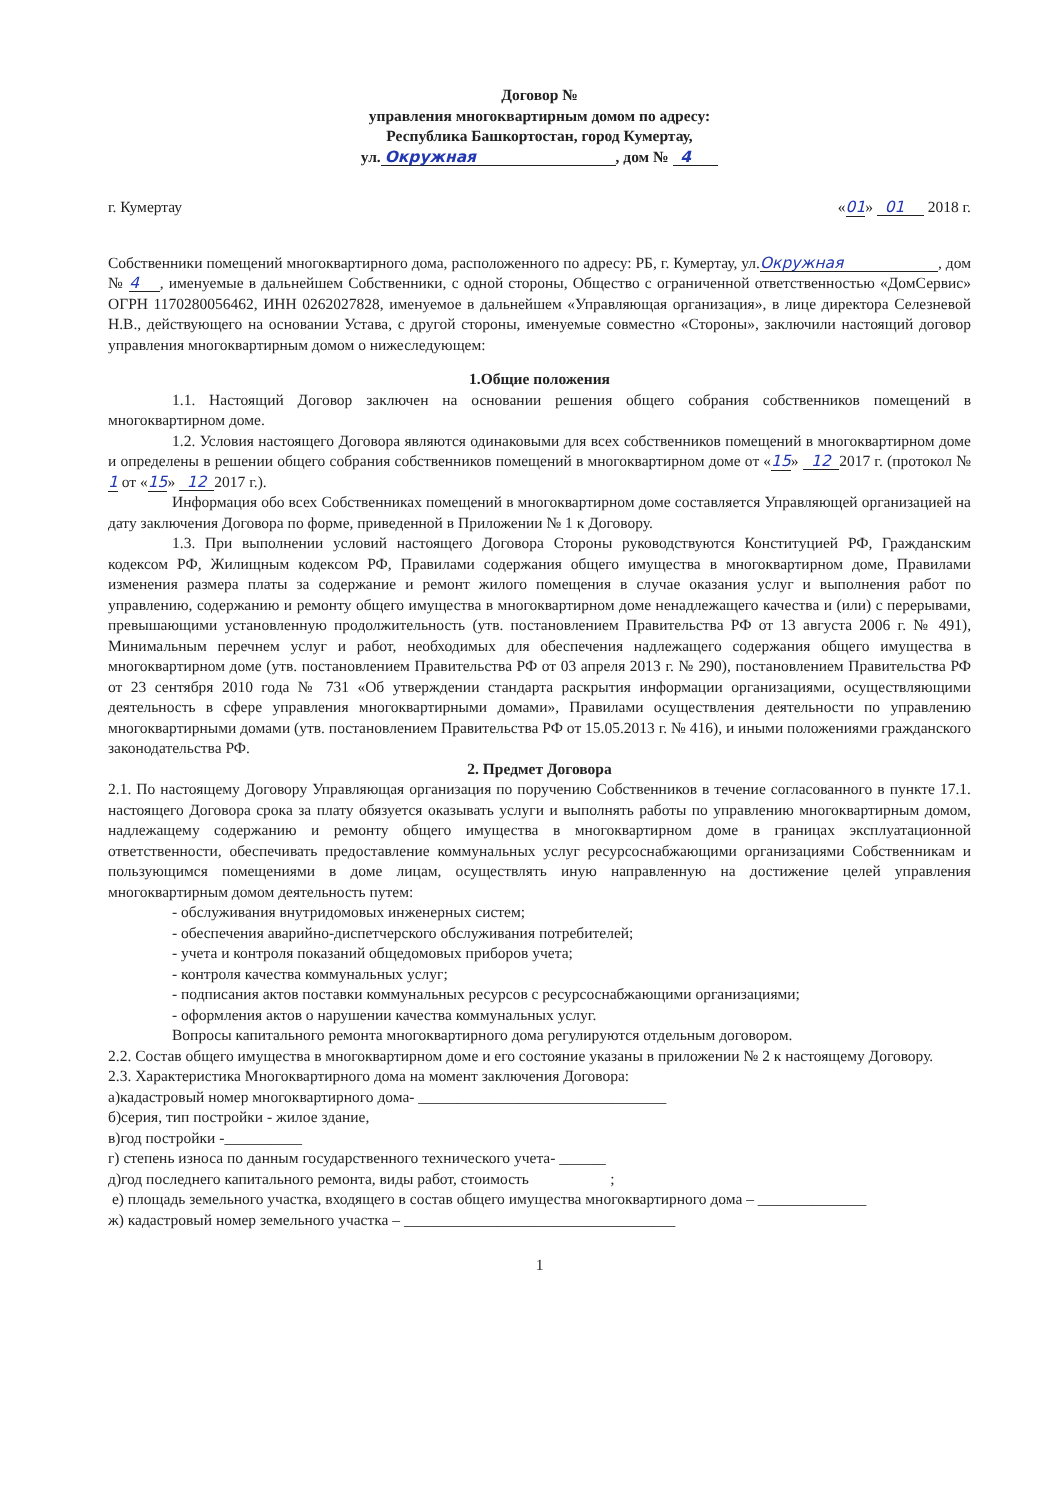Договор №
управления многоквартирным домом по адресу:
Республика Башкортостан, город Кумертау,
ул. Окружная , дом № 4
г. Кумертау «01» 01 2018 г.
Собственники помещений многоквартирного дома, расположенного по адресу: РБ, г. Кумертау, ул.Окружная , дом № 4 , именуемые в дальнейшем Собственники, с одной стороны, Общество с ограниченной ответственностью «ДомСервис» ОГРН 1170280056462, ИНН 0262027828, именуемое в дальнейшем «Управляющая организация», в лице директора Селезневой Н.В., действующего на основании Устава, с другой стороны, именуемые совместно «Стороны», заключили настоящий договор управления многоквартирным домом о нижеследующем:
1.Общие положения
1.1. Настоящий Договор заключен на основании решения общего собрания собственников помещений в многоквартирном доме.
1.2. Условия настоящего Договора являются одинаковыми для всех собственников помещений в многоквартирном доме и определены в решении общего собрания собственников помещений в многоквартирном доме от «15» 12 2017 г. (протокол № 1 от «15» 12 2017 г.).
Информация обо всех Собственниках помещений в многоквартирном доме составляется Управляющей организацией на дату заключения Договора по форме, приведенной в Приложении № 1 к Договору.
1.3. При выполнении условий настоящего Договора Стороны руководствуются Конституцией РФ, Гражданским кодексом РФ, Жилищным кодексом РФ, Правилами содержания общего имущества в многоквартирном доме, Правилами изменения размера платы за содержание и ремонт жилого помещения в случае оказания услуг и выполнения работ по управлению, содержанию и ремонту общего имущества в многоквартирном доме ненадлежащего качества и (или) с перерывами, превышающими установленную продолжительность (утв. постановлением Правительства РФ от 13 августа 2006 г. № 491), Минимальным перечнем услуг и работ, необходимых для обеспечения надлежащего содержания общего имущества в многоквартирном доме (утв. постановлением Правительства РФ от 03 апреля 2013 г. № 290), постановлением Правительства РФ от 23 сентября 2010 года № 731 «Об утверждении стандарта раскрытия информации организациями, осуществляющими деятельность в сфере управления многоквартирными домами», Правилами осуществления деятельности по управлению многоквартирными домами (утв. постановлением Правительства РФ от 15.05.2013 г. № 416), и иными положениями гражданского законодательства РФ.
2. Предмет Договора
2.1. По настоящему Договору Управляющая организация по поручению Собственников в течение согласованного в пункте 17.1. настоящего Договора срока за плату обязуется оказывать услуги и выполнять работы по управлению многоквартирным домом, надлежащему содержанию и ремонту общего имущества в многоквартирном доме в границах эксплуатационной ответственности, обеспечивать предоставление коммунальных услуг ресурсоснабжающими организациями Собственникам и пользующимся помещениями в доме лицам, осуществлять иную направленную на достижение целей управления многоквартирным домом деятельность путем:
- обслуживания внутридомовых инженерных систем;
- обеспечения аварийно-диспетчерского обслуживания потребителей;
- учета и контроля показаний общедомовых приборов учета;
- контроля качества коммунальных услуг;
- подписания актов поставки коммунальных ресурсов с ресурсоснабжающими организациями;
- оформления актов о нарушении качества коммунальных услуг.
Вопросы капитального ремонта многоквартирного дома регулируются отдельным договором.
2.2. Состав общего имущества в многоквартирном доме и его состояние указаны в приложении № 2 к настоящему Договору.
2.3. Характеристика Многоквартирного дома на момент заключения Договора:
а)кадастровый номер многоквартирного дома- ________________________________
б)серия, тип постройки - жилое здание,
в)год постройки -__________
г) степень износа по данным государственного технического учета- ______
д)год последнего капитального ремонта, виды работ, стоимость ;
е) площадь земельного участка, входящего в состав общего имущества многоквартирного дома – ______________
ж) кадастровый номер земельного участка – ___________________________________
1